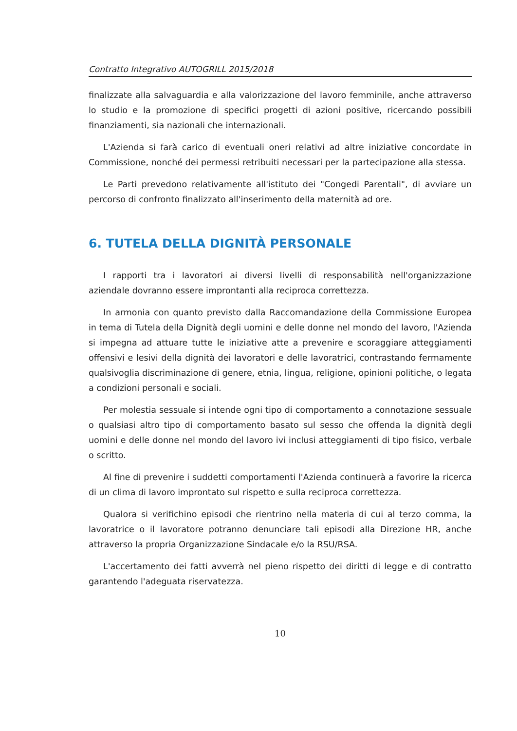Contratto Integrativo AUTOGRILL 2015/2018
finalizzate alla salvaguardia e alla valorizzazione del lavoro femminile, anche attraverso lo studio e la promozione di specifici progetti di azioni positive, ricercando possibili finanziamenti, sia nazionali che internazionali.
L'Azienda si farà carico di eventuali oneri relativi ad altre iniziative concordate in Commissione, nonché dei permessi retribuiti necessari per la partecipazione alla stessa.
Le Parti prevedono relativamente all'istituto dei "Congedi Parentali", di avviare un percorso di confronto finalizzato all'inserimento della maternità ad ore.
6. TUTELA DELLA DIGNITÀ PERSONALE
I rapporti tra i lavoratori ai diversi livelli di responsabilità nell'organizzazione aziendale dovranno essere improntanti alla reciproca correttezza.
In armonia con quanto previsto dalla Raccomandazione della Commissione Europea in tema di Tutela della Dignità degli uomini e delle donne nel mondo del lavoro, l'Azienda si impegna ad attuare tutte le iniziative atte a prevenire e scoraggiare atteggiamenti offensivi e lesivi della dignità dei lavoratori e delle lavoratrici, contrastando fermamente qualsivoglia discriminazione di genere, etnia, lingua, religione, opinioni politiche, o legata a condizioni personali e sociali.
Per molestia sessuale si intende ogni tipo di comportamento a connotazione sessuale o qualsiasi altro tipo di comportamento basato sul sesso che offenda la dignità degli uomini e delle donne nel mondo del lavoro ivi inclusi atteggiamenti di tipo fisico, verbale o scritto.
Al fine di prevenire i suddetti comportamenti l'Azienda continuerà a favorire la ricerca di un clima di lavoro improntato sul rispetto e sulla reciproca correttezza.
Qualora si verifichino episodi che rientrino nella materia di cui al terzo comma, la lavoratrice o il lavoratore potranno denunciare tali episodi alla Direzione HR, anche attraverso la propria Organizzazione Sindacale e/o la RSU/RSA.
L'accertamento dei fatti avverrà nel pieno rispetto dei diritti di legge e di contratto garantendo l'adeguata riservatezza.
10